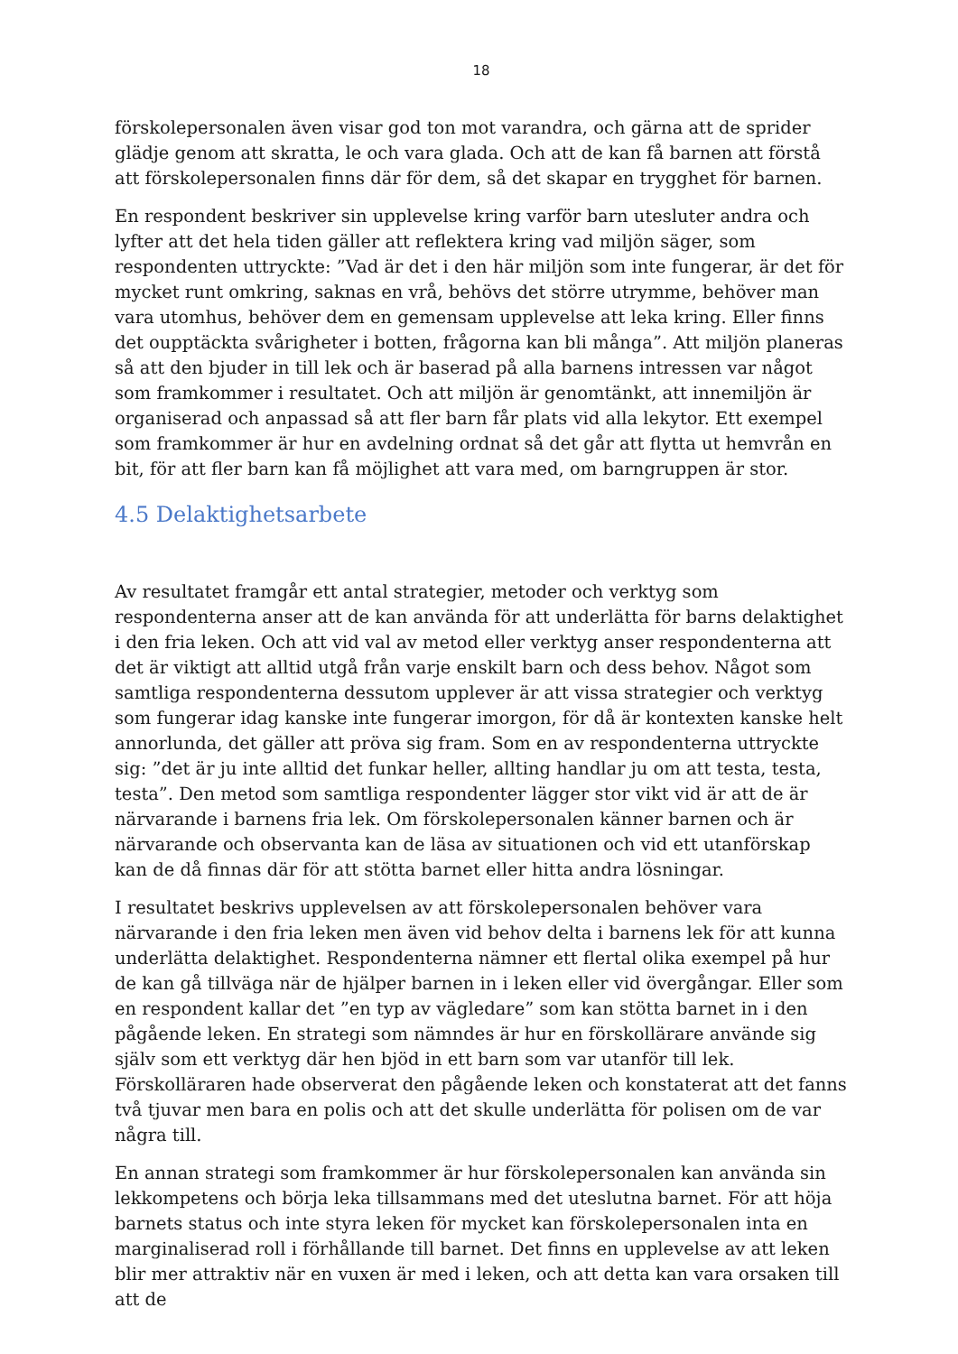18
förskolepersonalen även visar god ton mot varandra, och gärna att de sprider glädje genom att skratta, le och vara glada. Och att de kan få barnen att förstå att förskolepersonalen finns där för dem, så det skapar en trygghet för barnen.
En respondent beskriver sin upplevelse kring varför barn utesluter andra och lyfter att det hela tiden gäller att reflektera kring vad miljön säger, som respondenten uttryckte: ”Vad är det i den här miljön som inte fungerar, är det för mycket runt omkring, saknas en vrå, behövs det större utrymme, behöver man vara utomhus, behöver dem en gemensam upplevelse att leka kring. Eller finns det oupptäckta svårigheter i botten, frågorna kan bli många”. Att miljön planeras så att den bjuder in till lek och är baserad på alla barnens intressen var något som framkommer i resultatet. Och att miljön är genomtänkt, att innemiljön är organiserad och anpassad så att fler barn får plats vid alla lekytor. Ett exempel som framkommer är hur en avdelning ordnat så det går att flytta ut hemvrån en bit, för att fler barn kan få möjlighet att vara med, om barngruppen är stor.
4.5 Delaktighetsarbete
Av resultatet framgår ett antal strategier, metoder och verktyg som respondenterna anser att de kan använda för att underlätta för barns delaktighet i den fria leken. Och att vid val av metod eller verktyg anser respondenterna att det är viktigt att alltid utgå från varje enskilt barn och dess behov. Något som samtliga respondenterna dessutom upplever är att vissa strategier och verktyg som fungerar idag kanske inte fungerar imorgon, för då är kontexten kanske helt annorlunda, det gäller att pröva sig fram. Som en av respondenterna uttryckte sig: ”det är ju inte alltid det funkar heller, allting handlar ju om att testa, testa, testa”. Den metod som samtliga respondenter lägger stor vikt vid är att de är närvarande i barnens fria lek. Om förskolepersonalen känner barnen och är närvarande och observanta kan de läsa av situationen och vid ett utanförskap kan de då finnas där för att stötta barnet eller hitta andra lösningar.
I resultatet beskrivs upplevelsen av att förskolepersonalen behöver vara närvarande i den fria leken men även vid behov delta i barnens lek för att kunna underlätta delaktighet. Respondenterna nämner ett flertal olika exempel på hur de kan gå tillväga när de hjälper barnen in i leken eller vid övergångar. Eller som en respondent kallar det ”en typ av vägledare” som kan stötta barnet in i den pågående leken. En strategi som nämndes är hur en förskollärare använde sig själv som ett verktyg där hen bjöd in ett barn som var utanför till lek. Förskolläraren hade observerat den pågående leken och konstaterat att det fanns två tjuvar men bara en polis och att det skulle underlätta för polisen om de var några till.
En annan strategi som framkommer är hur förskolepersonalen kan använda sin lekkompetens och börja leka tillsammans med det uteslutna barnet. För att höja barnets status och inte styra leken för mycket kan förskolepersonalen inta en marginaliserad roll i förhållande till barnet. Det finns en upplevelse av att leken blir mer attraktiv när en vuxen är med i leken, och att detta kan vara orsaken till att de